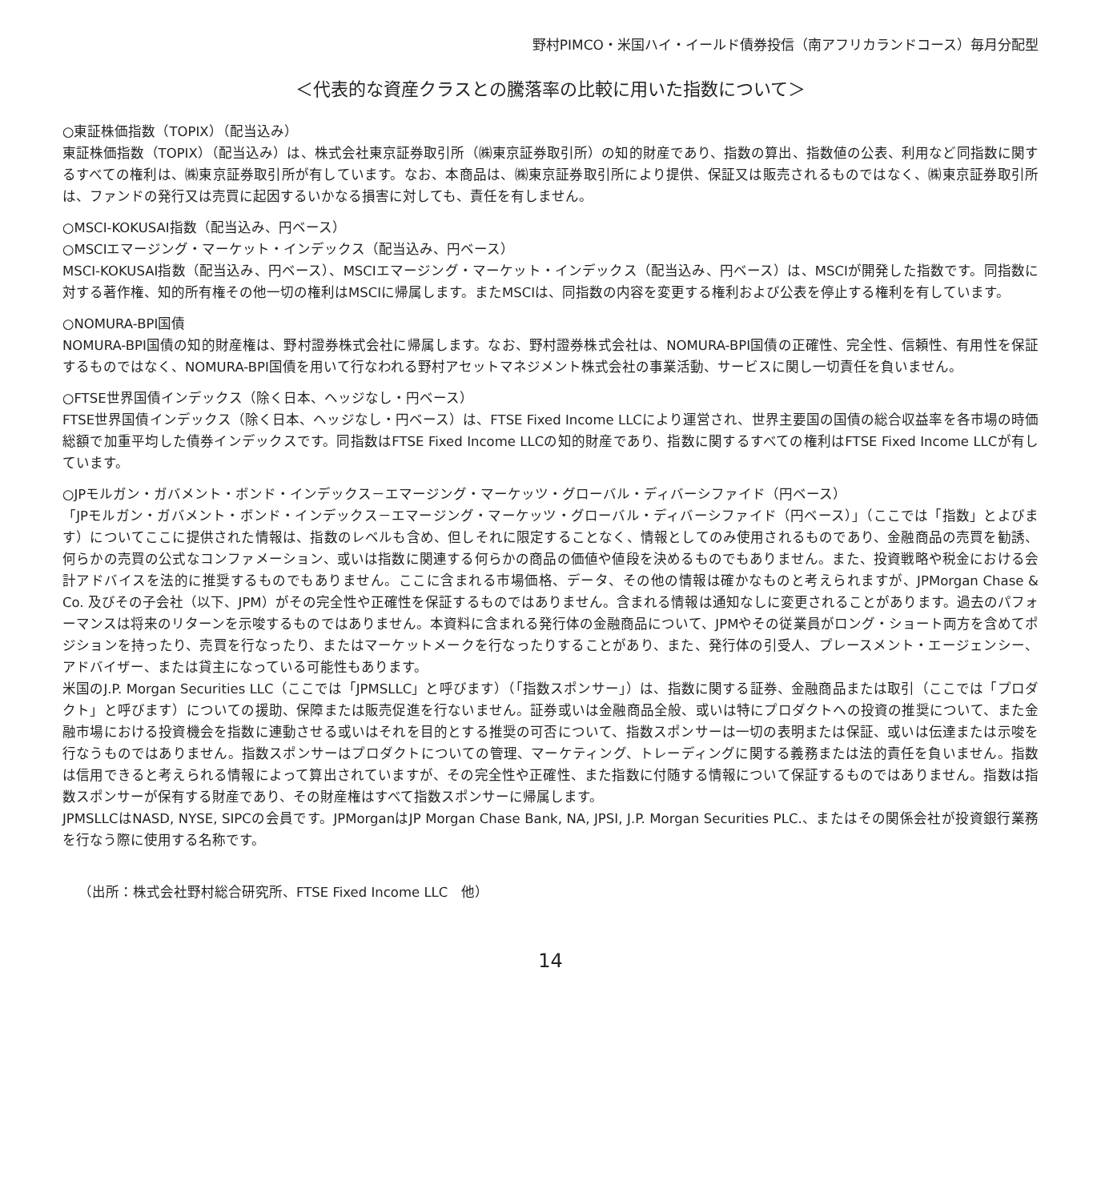野村PIMCO・米国ハイ・イールド債券投信（南アフリカランドコース）毎月分配型
＜代表的な資産クラスとの騰落率の比較に用いた指数について＞
○東証株価指数（TOPIX）（配当込み）
東証株価指数（TOPIX）（配当込み）は、株式会社東京証券取引所（㈱東京証券取引所）の知的財産であり、指数の算出、指数値の公表、利用など同指数に関するすべての権利は、㈱東京証券取引所が有しています。なお、本商品は、㈱東京証券取引所により提供、保証又は販売されるものではなく、㈱東京証券取引所は、ファンドの発行又は売買に起因するいかなる損害に対しても、責任を有しません。
○MSCI-KOKUSAI指数（配当込み、円ベース）
○MSCIエマージング・マーケット・インデックス（配当込み、円ベース）
MSCI-KOKUSAI指数（配当込み、円ベース）、MSCIエマージング・マーケット・インデックス（配当込み、円ベース）は、MSCIが開発した指数です。同指数に対する著作権、知的所有権その他一切の権利はMSCIに帰属します。またMSCIは、同指数の内容を変更する権利および公表を停止する権利を有しています。
○NOMURA-BPI国債
NOMURA-BPI国債の知的財産権は、野村證券株式会社に帰属します。なお、野村證券株式会社は、NOMURA-BPI国債の正確性、完全性、信頼性、有用性を保証するものではなく、NOMURA-BPI国債を用いて行なわれる野村アセットマネジメント株式会社の事業活動、サービスに関し一切責任を負いません。
○FTSE世界国債インデックス（除く日本、ヘッジなし・円ベース）
FTSE世界国債インデックス（除く日本、ヘッジなし・円ベース）は、FTSE Fixed Income LLCにより運営され、世界主要国の国債の総合収益率を各市場の時価総額で加重平均した債券インデックスです。同指数はFTSE Fixed Income LLCの知的財産であり、指数に関するすべての権利はFTSE Fixed Income LLCが有しています。
○JPモルガン・ガバメント・ボンド・インデックス－エマージング・マーケッツ・グローバル・ディバーシファイド（円ベース）
「JPモルガン・ガバメント・ボンド・インデックス－エマージング・マーケッツ・グローバル・ディバーシファイド（円ベース）」（ここでは「指数」とよびます）についてここに提供された情報は、指数のレベルも含め、但しそれに限定することなく、情報としてのみ使用されるものであり、金融商品の売買を勧誘、何らかの売買の公式なコンファメーション、或いは指数に関連する何らかの商品の価値や値段を決めるものでもありません。また、投資戦略や税金における会計アドバイスを法的に推奨するものでもありません。ここに含まれる市場価格、データ、その他の情報は確かなものと考えられますが、JPMorgan Chase & Co. 及びその子会社（以下、JPM）がその完全性や正確性を保証するものではありません。含まれる情報は通知なしに変更されることがあります。過去のパフォーマンスは将来のリターンを示唆するものではありません。本資料に含まれる発行体の金融商品について、JPMやその従業員がロング・ショート両方を含めてポジションを持ったり、売買を行なったり、またはマーケットメークを行なったりすることがあり、また、発行体の引受人、プレースメント・エージェンシー、アドバイザー、または貸主になっている可能性もあります。
米国のJ.P. Morgan Securities LLC（ここでは「JPMSLLC」と呼びます）（「指数スポンサー」）は、指数に関する証券、金融商品または取引（ここでは「プロダクト」と呼びます）についての援助、保障または販売促進を行ないません。証券或いは金融商品全般、或いは特にプロダクトへの投資の推奨について、また金融市場における投資機会を指数に連動させる或いはそれを目的とする推奨の可否について、指数スポンサーは一切の表明または保証、或いは伝達または示唆を行なうものではありません。指数スポンサーはプロダクトについての管理、マーケティング、トレーディングに関する義務または法的責任を負いません。指数は信用できると考えられる情報によって算出されていますが、その完全性や正確性、また指数に付随する情報について保証するものではありません。指数は指数スポンサーが保有する財産であり、その財産権はすべて指数スポンサーに帰属します。
JPMSLLCはNASD, NYSE, SIPCの会員です。JPMorganはJP Morgan Chase Bank, NA, JPSI, J.P. Morgan Securities PLC.、またはその関係会社が投資銀行業務を行なう際に使用する名称です。
（出所：株式会社野村総合研究所、FTSE Fixed Income LLC　他）
14